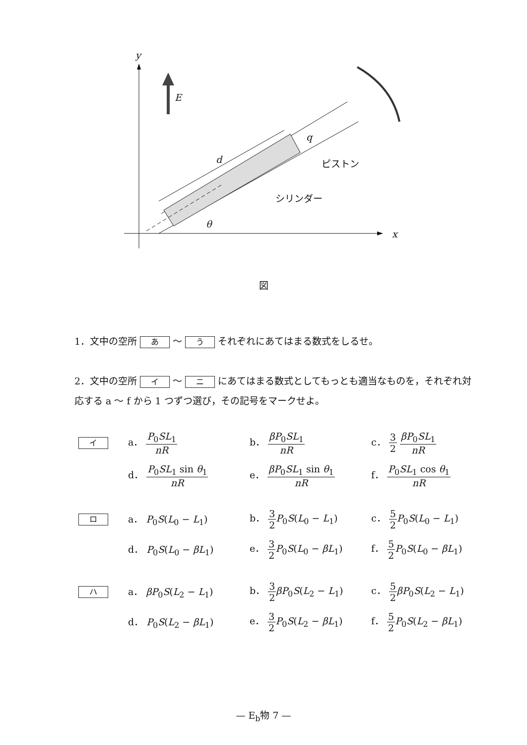y
E
d
q
ピストン
シリンダー
θ
x
図
1．文中の空所 あ ～ う それぞれにあてはまる数式をしるせ。
2．文中の空所 イ ～ ニ にあてはまる数式としてもっとも適当なものを，それぞれ対応する a ～ f から 1 つずつ選び，その記号をマークせよ。
イ
a． P<sub>0</sub>SL<sub>1</sub> nR
b． βP<sub>0</sub>SL<sub>1</sub> nR
c． 3 2 βP<sub>0</sub>SL<sub>1</sub> nR
d． P<sub>0</sub>SL<sub>1</sub> sin θ<sub>1</sub> nR
e． βP<sub>0</sub>SL<sub>1</sub> sin θ<sub>1</sub> nR
f． P<sub>0</sub>SL<sub>1</sub> cos θ<sub>1</sub> nR
ロ
a． P<sub>0</sub>S(L<sub>0</sub> − L<sub>1</sub>)
b． 3 2 P<sub>0</sub>S(L<sub>0</sub> − L<sub>1</sub>)
c． 5 2 P<sub>0</sub>S(L<sub>0</sub> − L<sub>1</sub>)
d． P<sub>0</sub>S(L<sub>0</sub> − βL<sub>1</sub>)
e． 3 2 P<sub>0</sub>S(L<sub>0</sub> − βL<sub>1</sub>)
f． 5 2 P<sub>0</sub>S(L<sub>0</sub> − βL<sub>1</sub>)
ハ
a． βP<sub>0</sub>S(L<sub>2</sub> − L<sub>1</sub>)
b． 3 2 βP<sub>0</sub>S(L<sub>2</sub> − L<sub>1</sub>)
c． 5 2 βP<sub>0</sub>S(L<sub>2</sub> − L<sub>1</sub>)
d． P<sub>0</sub>S(L<sub>2</sub> − βL<sub>1</sub>)
e． 3 2 P<sub>0</sub>S(L<sub>2</sub> − βL<sub>1</sub>)
f． 5 2 P<sub>0</sub>S(L<sub>2</sub> − βL<sub>1</sub>)
— E<sub>b</sub>物 7 —